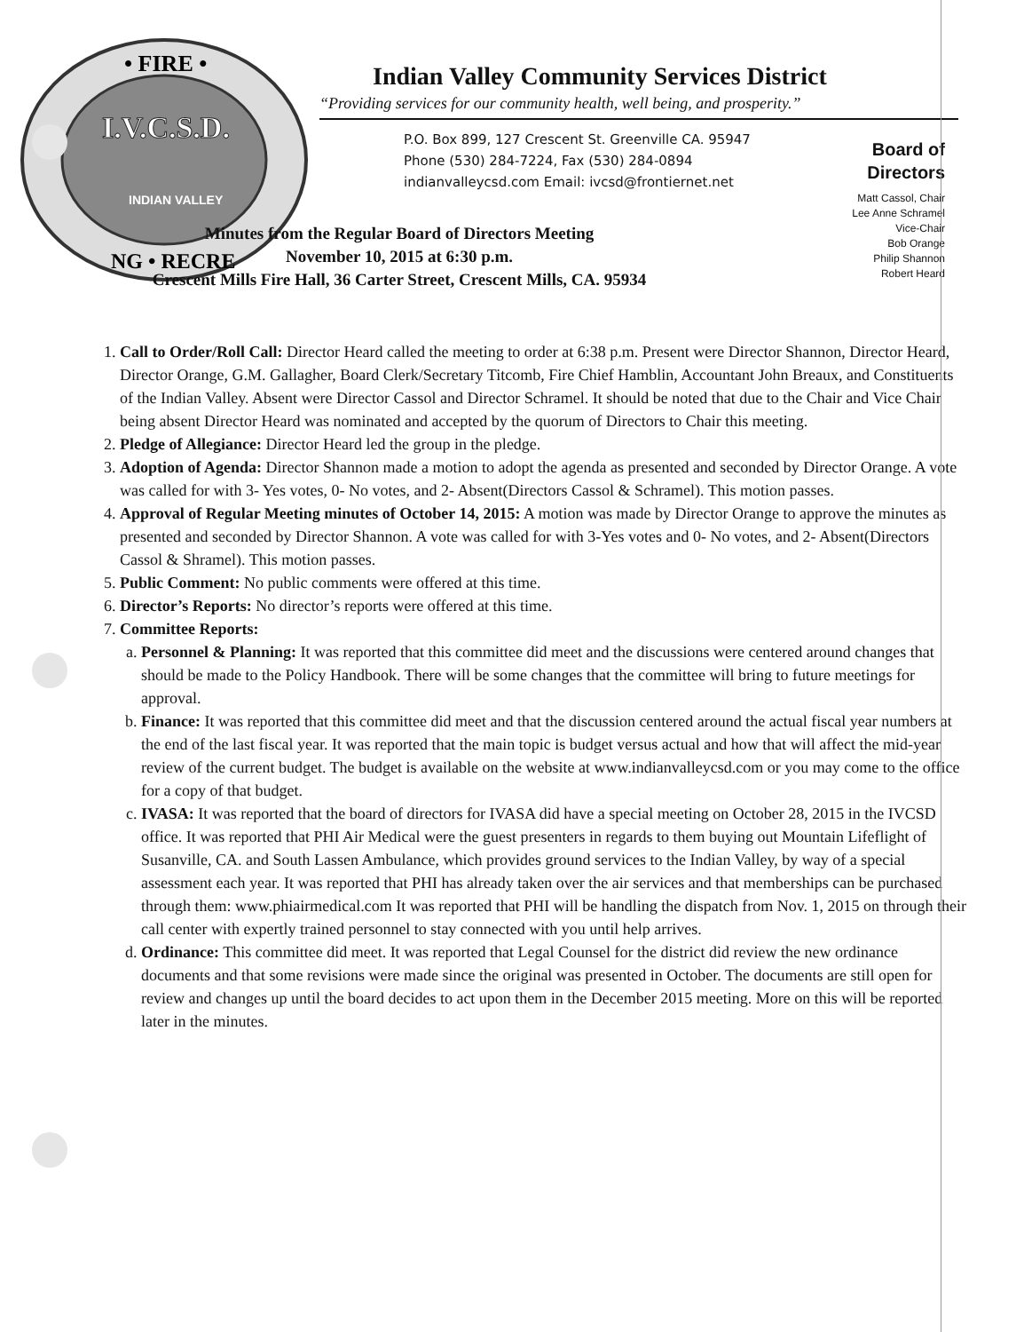• FIRE •
I.V.C.S.D.
INDIAN VALLEY
NG • RECRE
Indian Valley Community Services District
“Providing services for our community health, well being, and prosperity.”
P.O. Box 899, 127 Crescent St. Greenville CA. 95947
Phone (530) 284-7224, Fax (530) 284-0894
indianvalleycsd.com Email: ivcsd@frontiernet.net
Board of Directors
Matt Cassol, Chair
Lee Anne Schramel
Vice-Chair
Bob Orange
Philip Shannon
Robert Heard
Minutes from the Regular Board of Directors Meeting
November 10, 2015 at 6:30 p.m.
Crescent Mills Fire Hall, 36 Carter Street, Crescent Mills, CA. 95934
1. Call to Order/Roll Call: Director Heard called the meeting to order at 6:38 p.m. Present were Director Shannon, Director Heard, Director Orange, G.M. Gallagher, Board Clerk/Secretary Titcomb, Fire Chief Hamblin, Accountant John Breaux, and Constituents of the Indian Valley. Absent were Director Cassol and Director Schramel. It should be noted that due to the Chair and Vice Chair being absent Director Heard was nominated and accepted by the quorum of Directors to Chair this meeting.
2. Pledge of Allegiance: Director Heard led the group in the pledge.
3. Adoption of Agenda: Director Shannon made a motion to adopt the agenda as presented and seconded by Director Orange. A vote was called for with 3- Yes votes, 0- No votes, and 2- Absent(Directors Cassol & Schramel). This motion passes.
4. Approval of Regular Meeting minutes of October 14, 2015: A motion was made by Director Orange to approve the minutes as presented and seconded by Director Shannon. A vote was called for with 3-Yes votes and 0- No votes, and 2- Absent(Directors Cassol & Shramel). This motion passes.
5. Public Comment: No public comments were offered at this time.
6. Director’s Reports: No director’s reports were offered at this time.
7. Committee Reports:
a. Personnel & Planning: It was reported that this committee did meet and the discussions were centered around changes that should be made to the Policy Handbook. There will be some changes that the committee will bring to future meetings for approval.
b. Finance: It was reported that this committee did meet and that the discussion centered around the actual fiscal year numbers at the end of the last fiscal year. It was reported that the main topic is budget versus actual and how that will affect the mid-year review of the current budget. The budget is available on the website at www.indianvalleycsd.com or you may come to the office for a copy of that budget.
c. IVASA: It was reported that the board of directors for IVASA did have a special meeting on October 28, 2015 in the IVCSD office. It was reported that PHI Air Medical were the guest presenters in regards to them buying out Mountain Lifeflight of Susanville, CA. and South Lassen Ambulance, which provides ground services to the Indian Valley, by way of a special assessment each year. It was reported that PHI has already taken over the air services and that memberships can be purchased through them: www.phiairmedical.com It was reported that PHI will be handling the dispatch from Nov. 1, 2015 on through their call center with expertly trained personnel to stay connected with you until help arrives.
d. Ordinance: This committee did meet. It was reported that Legal Counsel for the district did review the new ordinance documents and that some revisions were made since the original was presented in October. The documents are still open for review and changes up until the board decides to act upon them in the December 2015 meeting. More on this will be reported later in the minutes.